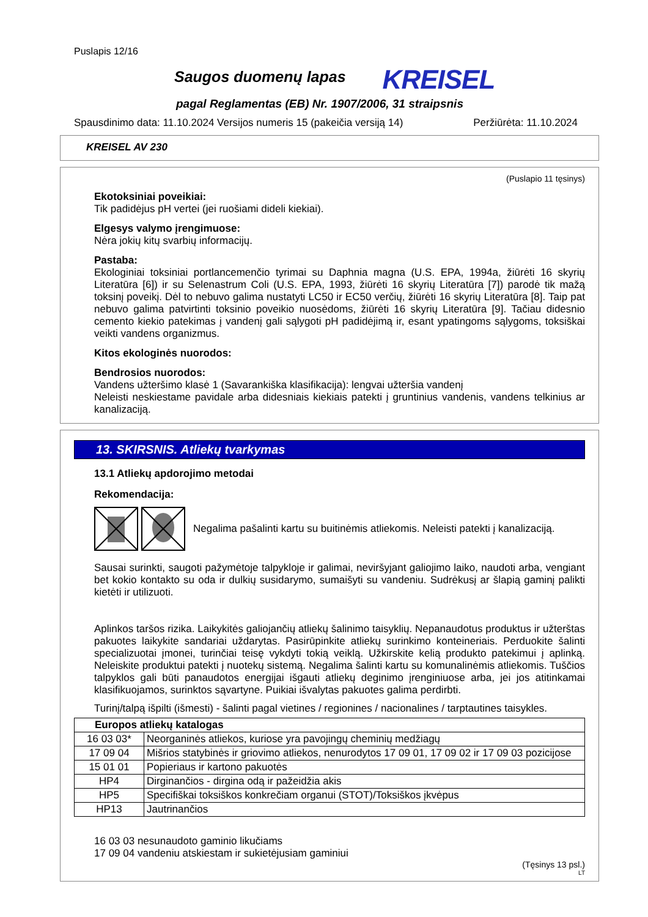Puslapis 12/16
Saugos duomenų lapas
KREISEL
pagal Reglamentas (EB) Nr. 1907/2006, 31 straipsnis
Spausdinimo data: 11.10.2024 Versijos numeris 15 (pakeičia versiją 14) Peržiūrėta: 11.10.2024
KREISEL AV 230
(Puslapio 11 tęsinys)
Ekotoksiniai poveikiai:
Tik padidėjus pH vertei (jei ruošiami dideli kiekiai).
Elgesys valymo įrengimuose:
Nėra jokių kitų svarbių informacijų.
Pastaba:
Ekologiniai toksiniai portlancemenčio tyrimai su Daphnia magna (U.S. EPA, 1994a, žiūrėti 16 skyrių Literatūra [6]) ir su Selenastrum Coli (U.S. EPA, 1993, žiūrėti 16 skyrių Literatūra [7]) parodė tik mažą toksinį poveikį. Dėl to nebuvo galima nustatyti LC50 ir EC50 verčių, žiūrėti 16 skyrių Literatūra [8]. Taip pat nebuvo galima patvirtinti toksinio poveikio nuosėdoms, žiūrėti 16 skyrių Literatūra [9]. Tačiau didesnio cemento kiekio patekimas į vandenį gali sąlygoti pH padidėjimą ir, esant ypatingoms sąlygoms, toksiškai veikti vandens organizmus.
Kitos ekologinės nuorodos:
Bendrosios nuorodos:
Vandens užteršimo klasė 1 (Savarankiška klasifikacija): lengvai užteršia vandenį
Neleisti neskiestame pavidale arba didesniais kiekiais patekti į gruntinius vandenis, vandens telkinius ar kanalizaciją.
13. SKIRSNIS. Atliekų tvarkymas
13.1 Atliekų apdorojimo metodai
Rekomendacija:
Negalima pašalinti kartu su buitinėmis atliekomis. Neleisti patekti į kanalizaciją.
Sausai surinkti, saugoti pažymėtoje talpykloje ir galimai, neviršyjant galiojimo laiko, naudoti arba, vengiant bet kokio kontakto su oda ir dulkių susidarymo, sumaišyti su vandeniu. Sudrėkusį ar šlapią gaminį palikti kietėti ir utilizuoti.
Aplinkos taršos rizika. Laikykitės galiojančių atliekų šalinimo taisyklių. Nepanaudotus produktus ir užterštas pakuotes laikykite sandariai uždarytas. Pasirūpinkite atliekų surinkimo konteineriais. Perduokite šalinti specializuotai įmonei, turinčiai teisę vykdyti tokią veiklą. Užkirskite kelią produkto patekimui į aplinką. Neleiskite produktui patekti į nuotekų sistemą. Negalima šalinti kartu su komunalinėmis atliekomis. Tuščios talpyklos gali būti panaudotos energijai išgauti atliekų deginimo įrenginiuose arba, jei jos atitinkamai klasifikuojamos, surinktos sąvartyne. Puikiai išvalytas pakuotes galima perdirbti.
Turinį/talpą išpilti (išmesti) - šalinti pagal vietines / regionines / nacionalines / tarptautines taisykles.
| Europos atliekų katalogas | |
| --- | --- |
| 16 03 03* | Neorganinės atliekos, kuriose yra pavojingų cheminių medžiagų |
| 17 09 04 | Mišrios statybinės ir griovimo atliekos, nenurodytos 17 09 01, 17 09 02 ir 17 09 03 pozicijose |
| 15 01 01 | Popieriaus ir kartono pakuotės |
| HP4 | Dirginančios - dirgina odą ir pažeidžia akis |
| HP5 | Specifiškai toksiškos konkrečiam organui (STOT)/Toksiškos įkvėpus |
| HP13 | Jautrinančios |
16 03 03 nesunaudoto gaminio likučiams
17 09 04 vandeniu atskiestam ir sukietėjusiam gaminiui
(Tęsinys 13 psl.)
LT